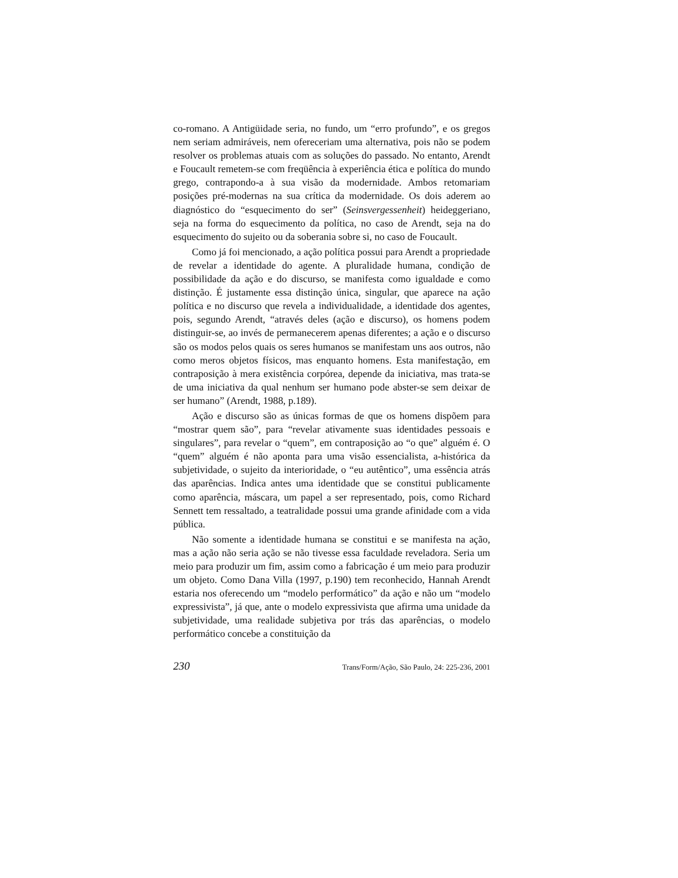co-romano. A Antigüidade seria, no fundo, um “erro profundo”, e os gregos nem seriam admiráveis, nem ofereceriam uma alternativa, pois não se podem resolver os problemas atuais com as soluções do passado. No entanto, Arendt e Foucault remetem-se com freqüência à experiência ética e política do mundo grego, contrapondo-a à sua visão da modernidade. Ambos retomariam posições pré-modernas na sua crítica da modernidade. Os dois aderem ao diagnóstico do “esquecimento do ser” (Seinsvergessenheit) heideggeriano, seja na forma do esquecimento da política, no caso de Arendt, seja na do esquecimento do sujeito ou da soberania sobre si, no caso de Foucault.
Como já foi mencionado, a ação política possui para Arendt a propriedade de revelar a identidade do agente. A pluralidade humana, condição de possibilidade da ação e do discurso, se manifesta como igualdade e como distinção. É justamente essa distinção única, singular, que aparece na ação política e no discurso que revela a individualidade, a identidade dos agentes, pois, segundo Arendt, “através deles (ação e discurso), os homens podem distinguir-se, ao invés de permanecerem apenas diferentes; a ação e o discurso são os modos pelos quais os seres humanos se manifestam uns aos outros, não como meros objetos físicos, mas enquanto homens. Esta manifestação, em contraposição à mera existência corpórea, depende da iniciativa, mas trata-se de uma iniciativa da qual nenhum ser humano pode abster-se sem deixar de ser humano” (Arendt, 1988, p.189).
Ação e discurso são as únicas formas de que os homens dispõem para “mostrar quem são”, para “revelar ativamente suas identidades pessoais e singulares”, para revelar o “quem”, em contraposição ao “o que” alguém é. O “quem” alguém é não aponta para uma visão essencialista, a-histórica da subjetividade, o sujeito da interioridade, o “eu autêntico”, uma essência atrás das aparências. Indica antes uma identidade que se constitui publicamente como aparência, máscara, um papel a ser representado, pois, como Richard Sennett tem ressaltado, a teatralidade possui uma grande afinidade com a vida pública.
Não somente a identidade humana se constitui e se manifesta na ação, mas a ação não seria ação se não tivesse essa faculdade reveladora. Seria um meio para produzir um fim, assim como a fabricação é um meio para produzir um objeto. Como Dana Villa (1997, p.190) tem reconhecido, Hannah Arendt estaria nos oferecendo um “modelo performático” da ação e não um “modelo expressivista”, já que, ante o modelo expressivista que afirma uma unidade da subjetividade, uma realidade subjetiva por trás das aparências, o modelo performático concebe a constituição da
230 Trans/Form/Ação, São Paulo, 24: 225-236, 2001